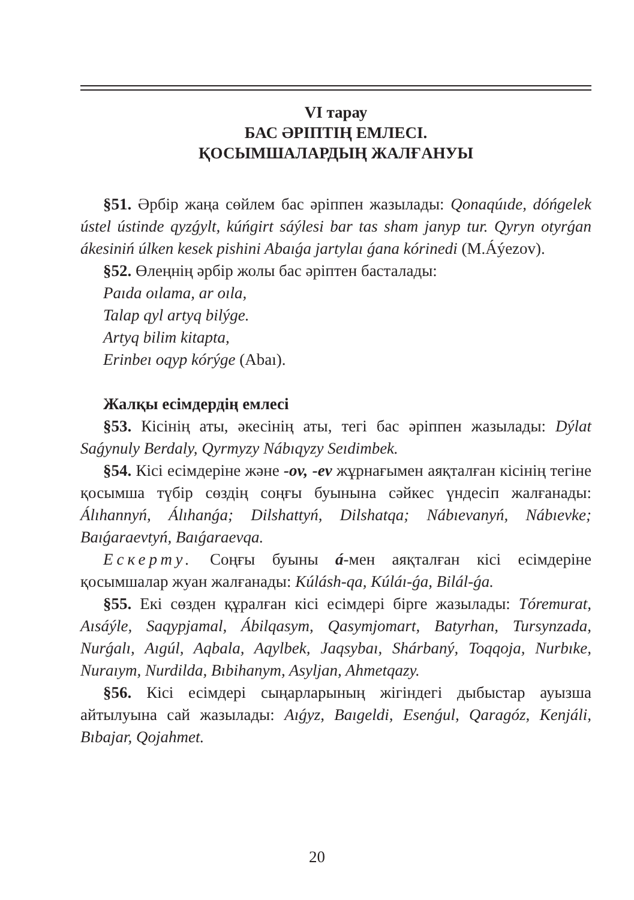VI тарау
БАС ӘРІПТІҢ ЕМЛЕСІ.
ҚОСЫМШАЛАРДЫҢ ЖАЛҒАНУЫ
§51. Әрбір жаңа сөйлем бас әріппен жазылады: Qonaqúıde, dóńgelek ústel ústinde qyzǵylt, kúńgirt sáýlesi bar tas sham janyp tur. Qyryn otyrǵan ákesiniń úlken kesek pishini Abaıǵa jartylaı ǵana kórinedi (M.Áýezov).
§52. Өлеңнің әрбір жолы бас әріптен басталады:
Paıda oılama, ar oıla,
Talap qyl artyq bilýge.
Artyq bilim kitapta,
Erinbeı oqyp kórýge (Abaı).
Жалқы есімдердің емлесі
§53. Кісінің аты, әкесінің аты, тегі бас әріппен жазылады: Dýlat Saǵynuly Berdaly, Qyrmyzy Nábıqyzy Seıdimbek.
§54. Кісі есімдеріне және -ov, -ev жұрнағымен аяқталған кісінің тегіне қосымша түбір сөздің соңғы буынына сәйкес үндесіп жалғанады: Álıhannyń, Álıhanǵa; Dilshattyń, Dilshatqa; Nábıevanyń, Nábıevke; Baıǵaraevtyń, Baıǵaraevqa.
Ескерту. Соңғы буыны á-мен аяқталған кісі есімдеріне қосымшалар жуан жалғанады: Kúlásh-qa, Kúláı-ǵa, Bilál-ǵa.
§55. Екі сөзден құралған кісі есімдері бірге жазылады: Tóremurat, Aısáýle, Saqypjamal, Ábilqasym, Qasymjomart, Batyrhan, Tursynzada, Nurǵalı, Aıgúl, Aqbala, Aqylbek, Jaqsybaı, Shárbaný, Toqqoja, Nurbıke, Nuraıym, Nurdilda, Bıbihanym, Asyljan, Ahmetqazy.
§56. Кісі есімдері сыңарларының жігіндегі дыбыстар ауызша айтылуына сай жазылады: Aıǵyz, Baıgeldi, Esenǵul, Qaragóz, Kenjáli, Bıbajar, Qojahmet.
20